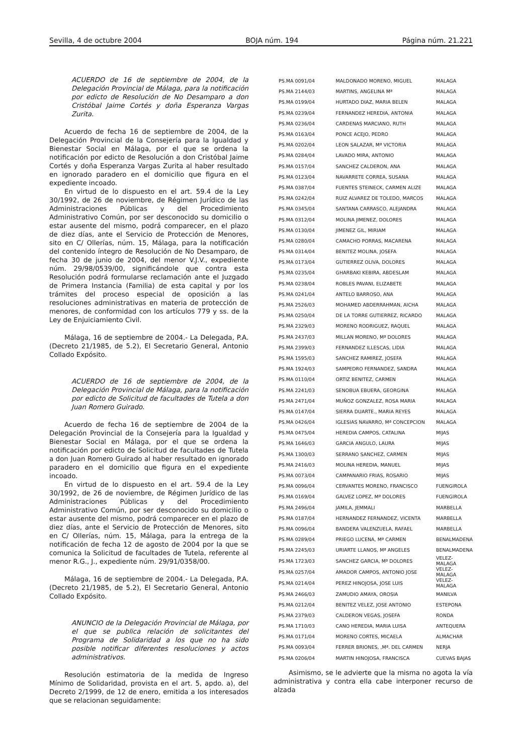Sevilla, 4 de octubre 2004 BOJA núm. 194 Página núm. 21.221
ACUERDO de 16 de septiembre de 2004, de la Delegación Provincial de Málaga, para la notificación por edicto de Resolución de No Desamparo a don Cristóbal Jaime Cortés y doña Esperanza Vargas Zurita.
Acuerdo de fecha 16 de septiembre de 2004, de la Delegación Provincial de la Consejería para la Igualdad y Bienestar Social en Málaga, por el que se ordena la notificación por edicto de Resolución a don Cristóbal Jaime Cortés y doña Esperanza Vargas Zurita al haber resultado en ignorado paradero en el domicilio que figura en el expediente incoado.
En virtud de lo dispuesto en el art. 59.4 de la Ley 30/1992, de 26 de noviembre, de Régimen Jurídico de las Administraciones Públicas y del Procedimiento Administrativo Común, por ser desconocido su domicilio o estar ausente del mismo, podrá comparecer, en el plazo de diez días, ante el Servicio de Protección de Menores, sito en C/ Ollerías, núm. 15, Málaga, para la notificación del contenido íntegro de Resolución de No Desamparo, de fecha 30 de junio de 2004, del menor V.J.V., expediente núm. 29/98/0539/00, significándole que contra esta Resolución podrá formularse reclamación ante el Juzgado de Primera Instancia (Familia) de esta capital y por los trámites del proceso especial de oposición a las resoluciones administrativas en materia de protección de menores, de conformidad con los artículos 779 y ss. de la Ley de Enjuiciamiento Civil.
Málaga, 16 de septiembre de 2004.- La Delegada, P.A. (Decreto 21/1985, de 5.2), El Secretario General, Antonio Collado Expósito.
ACUERDO de 16 de septiembre de 2004, de la Delegación Provincial de Málaga, para la notificación por edicto de Solicitud de facultades de Tutela a don Juan Romero Guirado.
Acuerdo de fecha 16 de septiembre de 2004 de la Delegación Provincial de la Consejería para la Igualdad y Bienestar Social en Málaga, por el que se ordena la notificación por edicto de Solicitud de facultades de Tutela a don Juan Romero Guirado al haber resultado en ignorado paradero en el domicilio que figura en el expediente incoado.
En virtud de lo dispuesto en el art. 59.4 de la Ley 30/1992, de 26 de noviembre, de Régimen Jurídico de las Administraciones Públicas y del Procedimiento Administrativo Común, por ser desconocido su domicilio o estar ausente del mismo, podrá comparecer en el plazo de diez días, ante el Servicio de Protección de Menores, sito en C/ Ollerías, núm. 15, Málaga, para la entrega de la notificación de fecha 12 de agosto de 2004 por la que se comunica la Solicitud de facultades de Tutela, referente al menor R.G., J., expediente núm. 29/91/0358/00.
Málaga, 16 de septiembre de 2004.- La Delegada, P.A. (Decreto 21/1985, de 5.2), El Secretario General, Antonio Collado Expósito.
ANUNCIO de la Delegación Provincial de Málaga, por el que se publica relación de solicitantes del Programa de Solidaridad a los que no ha sido posible notificar diferentes resoluciones y actos administrativos.
Resolución estimatoria de la medida de Ingreso Mínimo de Solidaridad, provista en el art. 5, apdo. a), del Decreto 2/1999, de 12 de enero, emitida a los interesados que se relacionan seguidamente:
| PS.MA 0091/04 | MALDONADO MORENO, MIGUEL | MALAGA |
| PS.MA 2144/03 | MARTINS, ANGELINA Mª | MALAGA |
| PS.MA 0199/04 | HURTADO DIAZ, MARIA BELEN | MALAGA |
| PS.MA 0239/04 | FERNANDEZ HEREDIA, ANTONIA | MALAGA |
| PS.MA 0236/04 | CARDENAS MARCIANO, RUTH | MALAGA |
| PS.MA 0163/04 | PONCE ACEJO, PEDRO | MALAGA |
| PS.MA 0202/04 | LEON SALAZAR, Mª VICTORIA | MALAGA |
| PS.MA 0284/04 | LAVADO MIRA, ANTONIO | MALAGA |
| PS.MA 0157/04 | SANCHEZ CALDERON, ANA | MALAGA |
| PS.MA 0123/04 | NAVARRETE CORREA, SUSANA | MALAGA |
| PS.MA 0387/04 | FUENTES STEINECK, CARMEN ALIZE | MALAGA |
| PS.MA 0242/04 | RUIZ ALVAREZ DE TOLEDO, MARCOS | MALAGA |
| PS.MA 0345/04 | SANTANA CARRASCO, ALEJANDRA | MALAGA |
| PS.MA 0312/04 | MOLINA JIMENEZ, DOLORES | MALAGA |
| PS.MA 0130/04 | JIMENEZ GIL, MIRIAM | MALAGA |
| PS.MA 0280/04 | CAMACHO PORRAS, MACARENA | MALAGA |
| PS.MA 0314/04 | BENITEZ MOLINA, JOSEFA | MALAGA |
| PS.MA 0173/04 | GUTIERREZ OLIVA, DOLORES | MALAGA |
| PS.MA 0235/04 | GHARBAKI KEBIRA, ABDESLAM | MALAGA |
| PS.MA 0238/04 | ROBLES PAVANI, ELIZABETE | MALAGA |
| PS.MA 0241/04 | ANTELO BARROSO, ANA | MALAGA |
| PS.MA 2526/03 | MOHAMED ABDERRAHMAN, AICHA | MALAGA |
| PS.MA 0250/04 | DE LA TORRE GUTIERREZ, RICARDO | MALAGA |
| PS.MA 2329/03 | MORENO RODRIGUEZ, RAQUEL | MALAGA |
| PS.MA 2437/03 | MILLAN MORENO, Mª DOLORES | MALAGA |
| PS.MA 2399/03 | FERNANDEZ ILLESCAS, LIDIA | MALAGA |
| PS.MA 1595/03 | SANCHEZ RAMIREZ, JOSEFA | MALAGA |
| PS.MA 1924/03 | SAMPEDRO FERNANDEZ, SANDRA | MALAGA |
| PS.MA 0110/04 | ORTIZ BENITEZ, CARMEN | MALAGA |
| PS.MA 2241/03 | SENOBUA EBUERA, GEORGINA | MALAGA |
| PS.MA 2471/04 | MUÑOZ GONZALEZ, ROSA MARIA | MALAGA |
| PS.MA 0147/04 | SIERRA DUARTE., MARIA REYES | MALAGA |
| PS.MA 0426/04 | IGLESIAS NAVARRO, Mª CONCEPCION | MALAGA |
| PS.MA 0475/04 | HEREDIA CAMPOS, CATALINA | MIJAS |
| PS.MA 1646/03 | GARCIA ANGULO, LAURA | MIJAS |
| PS.MA 1300/03 | SERRANO SANCHEZ, CARMEN | MIJAS |
| PS.MA 2416/03 | MOLINA HEREDIA, MANUEL | MIJAS |
| PS.MA 0073/04 | CAMPANARIO FRIAS, ROSARIO | MIJAS |
| PS.MA 0096/04 | CERVANTES MORENO, FRANCISCO | FUENGIROLA |
| PS.MA 0169/04 | GALVEZ LOPEZ, Mª DOLORES | FUENGIROLA |
| PS.MA 2496/04 | JAMILA, JEMMALI | MARBELLA |
| PS.MA 0187/04 | HERNANDEZ FERNANDEZ, VICENTA | MARBELLA |
| PS.MA 0096/04 | BANDERA VALENZUELA, RAFAEL | MARBELLA |
| PS.MA 0289/04 | PRIEGO LUCENA, Mª CARMEN | BENALMADENA |
| PS.MA 2245/03 | URIARTE LLANOS, Mª ANGELES | BENALMADENA |
| PS.MA 1723/03 | SANCHEZ GARCIA, Mª DOLORES | VELEZ-MALAGA |
| PS.MA 0257/04 | AMADOR CAMPOS, ANTONIO JOSE | VELEZ-MALAGA |
| PS.MA 0214/04 | PEREZ HINOJOSA, JOSE LUIS | VELEZ-MALAGA |
| PS.MA 2466/03 | ZAMUDIO AMAYA, OROSIA | MANILVA |
| PS.MA 0212/04 | BENITEZ VELEZ, JOSE ANTONIO | ESTEPONA |
| PS.MA 2379/03 | CALDERON VEGAS, JOSEFA | RONDA |
| PS.MA 1710/03 | CANO HEREDIA, MARIA LUISA | ANTEQUERA |
| PS.MA 0171/04 | MORENO CORTES, MICAELA | ALMACHAR |
| PS.MA 0093/04 | FERRER BRIONES, ,Mª. DEL CARMEN | NERJA |
| PS.MA 0206/04 | MARTIN HINOJOSA, FRANCISCA | CUEVAS BAJAS |
Asimismo, se le advierte que la misma no agota la vía administrativa y contra ella cabe interponer recurso de alzada